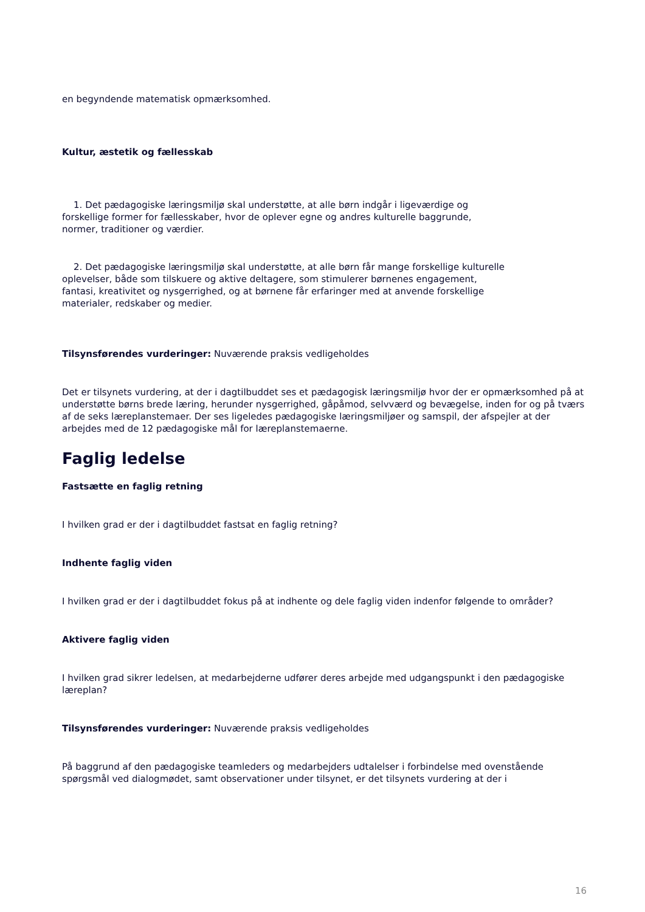en begyndende matematisk opmærksomhed.
Kultur, æstetik og fællesskab
1. Det pædagogiske læringsmiljø skal understøtte, at alle børn indgår i ligeværdige og forskellige former for fællesskaber, hvor de oplever egne og andres kulturelle baggrunde, normer, traditioner og værdier.
2. Det pædagogiske læringsmiljø skal understøtte, at alle børn får mange forskellige kulturelle oplevelser, både som tilskuere og aktive deltagere, som stimulerer børnenes engagement, fantasi, kreativitet og nysgerrighed, og at børnene får erfaringer med at anvende forskellige materialer, redskaber og medier.
Tilsynsførendes vurderinger: Nuværende praksis vedligeholdes
Det er tilsynets vurdering, at der i dagtilbuddet ses et pædagogisk læringsmiljø hvor der er opmærksomhed på at understøtte børns brede læring, herunder nysgerrighed, gåpåmod, selvværd og bevægelse, inden for og på tværs af de seks læreplanstemaer. Der ses ligeledes pædagogiske læringsmiljøer og samspil, der afspejler at der arbejdes med de 12 pædagogiske mål for læreplanstemaerne.
Faglig ledelse
Fastsætte en faglig retning
I hvilken grad er der i dagtilbuddet fastsat en faglig retning?
Indhente faglig viden
I hvilken grad er der i dagtilbuddet fokus på at indhente og dele faglig viden indenfor følgende to områder?
Aktivere faglig viden
I hvilken grad sikrer ledelsen, at medarbejderne udfører deres arbejde med udgangspunkt i den pædagogiske læreplan?
Tilsynsførendes vurderinger: Nuværende praksis vedligeholdes
På baggrund af den pædagogiske teamleders og medarbejders udtalelser i forbindelse med ovenstående spørgsmål ved dialogmødet, samt observationer under tilsynet, er det tilsynets vurdering at der i
16